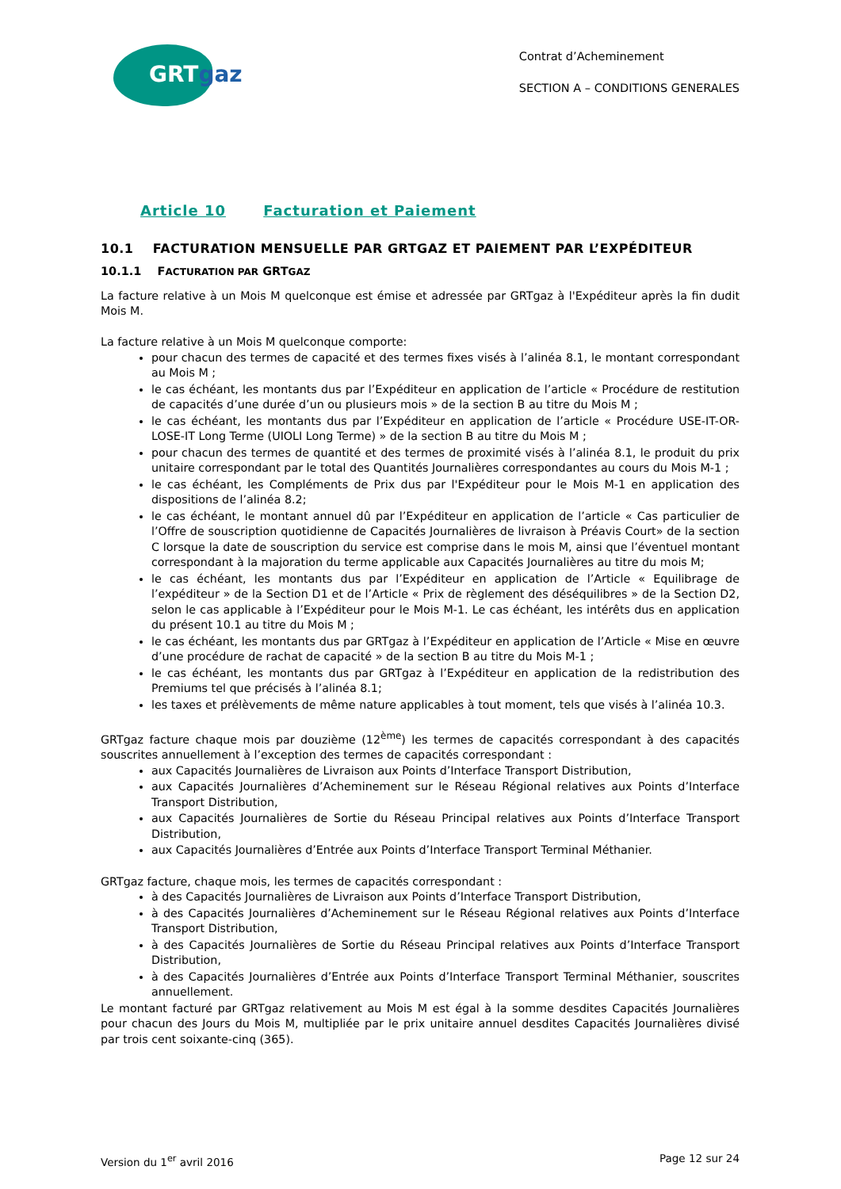GRTgaz
Contrat d’Acheminement
SECTION A – CONDITIONS GENERALES
Article 10 Facturation et Paiement
10.1 FACTURATION MENSUELLE PAR GRTGAZ ET PAIEMENT PAR L’EXPÉDITEUR
10.1.1 FACTURATION PAR GRTGAZ
La facture relative à un Mois M quelconque est émise et adressée par GRTgaz à l'Expéditeur après la fin dudit Mois M.
La facture relative à un Mois M quelconque comporte:
pour chacun des termes de capacité et des termes fixes visés à l’alinéa 8.1, le montant correspondant au Mois M ;
le cas échéant, les montants dus par l’Expéditeur en application de l’article « Procédure de restitution de capacités d’une durée d’un ou plusieurs mois » de la section B au titre du Mois M ;
le cas échéant, les montants dus par l’Expéditeur en application de l’article « Procédure USE-IT-OR-LOSE-IT Long Terme (UIOLI Long Terme) » de la section B au titre du Mois M ;
pour chacun des termes de quantité et des termes de proximité visés à l’alinéa 8.1, le produit du prix unitaire correspondant par le total des Quantités Journalières correspondantes au cours du Mois M-1 ;
le cas échéant, les Compléments de Prix dus par l'Expéditeur pour le Mois M-1 en application des dispositions de l’alinéa 8.2;
le cas échéant, le montant annuel dû par l’Expéditeur en application de l’article « Cas particulier de l’Offre de souscription quotidienne de Capacités Journalières de livraison à Préavis Court» de la section C lorsque la date de souscription du service est comprise dans le mois M, ainsi que l’éventuel montant correspondant à la majoration du terme applicable aux Capacités Journalières au titre du mois M;
le cas échéant, les montants dus par l’Expéditeur en application de l’Article « Equilibrage de l’expéditeur » de la Section D1 et de l’Article « Prix de règlement des déséquilibres » de la Section D2, selon le cas applicable à l’Expéditeur pour le Mois M-1. Le cas échéant, les intérêts dus en application du présent 10.1 au titre du Mois M ;
le cas échéant, les montants dus par GRTgaz à l’Expéditeur en application de l’Article « Mise en œuvre d’une procédure de rachat de capacité » de la section B au titre du Mois M-1 ;
le cas échéant, les montants dus par GRTgaz à l’Expéditeur en application de la redistribution des Premiums tel que précisés à l’alinéa 8.1;
les taxes et prélèvements de même nature applicables à tout moment, tels que visés à l’alinéa 10.3.
GRTgaz facture chaque mois par douzième (12<sup>ème</sup>) les termes de capacités correspondant à des capacités souscrites annuellement à l’exception des termes de capacités correspondant :
aux Capacités Journalières de Livraison aux Points d’Interface Transport Distribution,
aux Capacités Journalières d’Acheminement sur le Réseau Régional relatives aux Points d’Interface Transport Distribution,
aux Capacités Journalières de Sortie du Réseau Principal relatives aux Points d’Interface Transport Distribution,
aux Capacités Journalières d’Entrée aux Points d’Interface Transport Terminal Méthanier.
GRTgaz facture, chaque mois, les termes de capacités correspondant :
à des Capacités Journalières de Livraison aux Points d’Interface Transport Distribution,
à des Capacités Journalières d’Acheminement sur le Réseau Régional relatives aux Points d’Interface Transport Distribution,
à des Capacités Journalières de Sortie du Réseau Principal relatives aux Points d’Interface Transport Distribution,
à des Capacités Journalières d’Entrée aux Points d’Interface Transport Terminal Méthanier, souscrites annuellement.
Le montant facturé par GRTgaz relativement au Mois M est égal à la somme desdites Capacités Journalières pour chacun des Jours du Mois M, multipliée par le prix unitaire annuel desdites Capacités Journalières divisé par trois cent soixante-cinq (365).
Version du 1<sup>er</sup> avril 2016 Page 12 sur 24